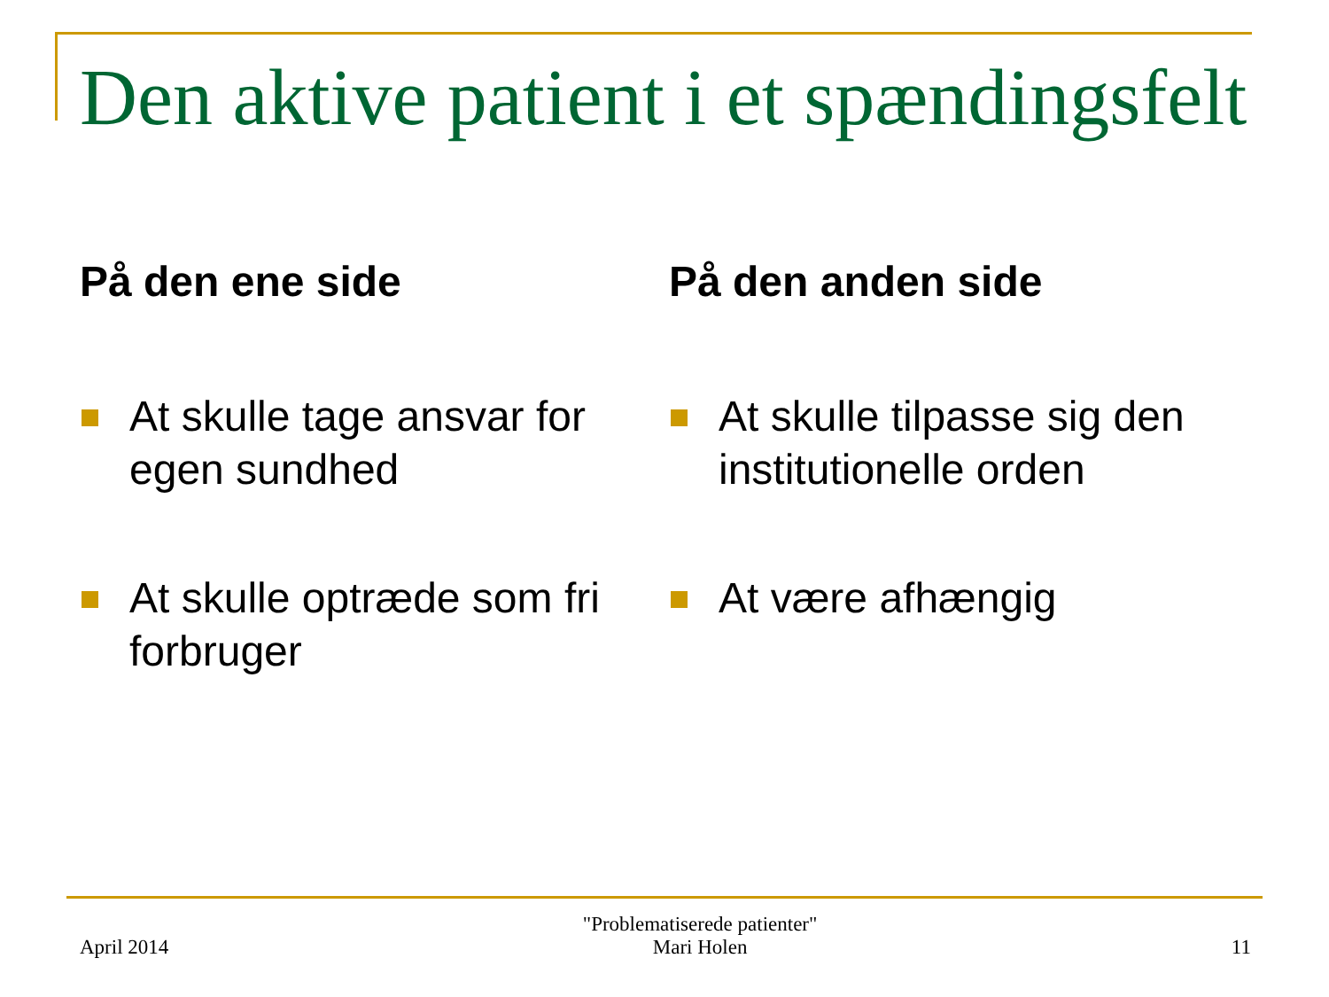Den aktive patient i et spændingsfelt
På den ene side
At skulle tage ansvar for egen sundhed
At skulle optræde som fri forbruger
På den anden side
At skulle tilpasse sig den institutionelle orden
At være afhængig
April 2014
"Problematiserede patienter"
Mari Holen
11